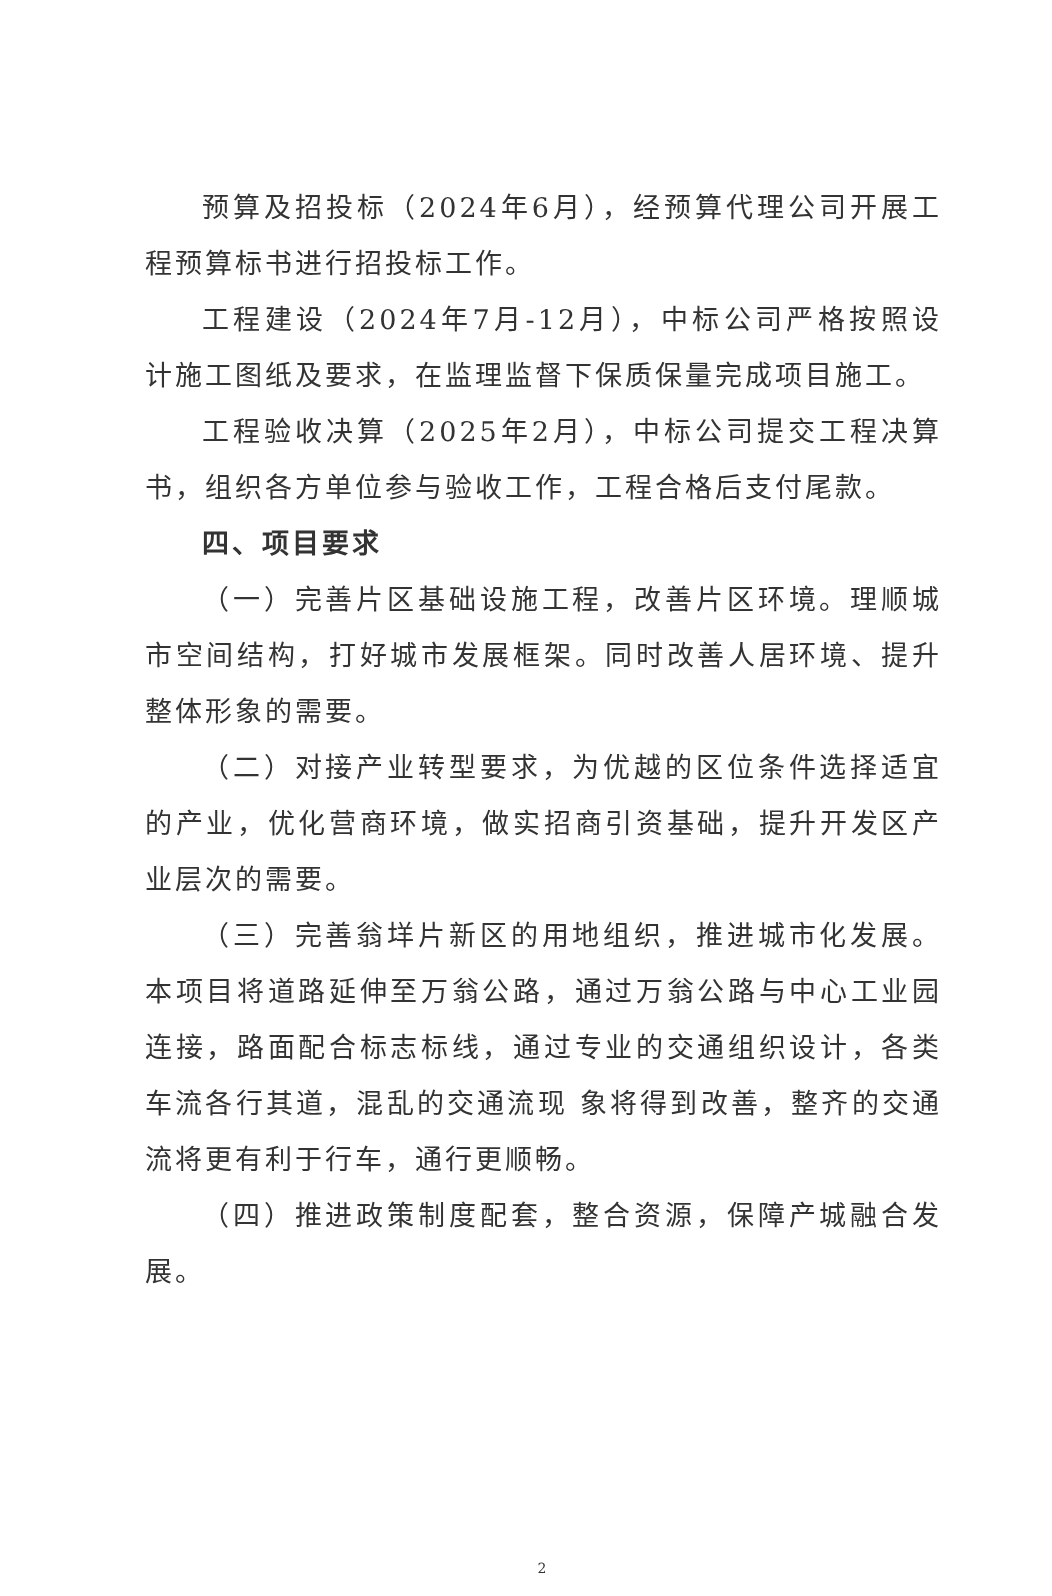预算及招投标（2024年6月），经预算代理公司开展工程预算标书进行招投标工作。
工程建设（2024年7月-12月），中标公司严格按照设计施工图纸及要求，在监理监督下保质保量完成项目施工。
工程验收决算（2025年2月），中标公司提交工程决算书，组织各方单位参与验收工作，工程合格后支付尾款。
四、项目要求
（一）完善片区基础设施工程，改善片区环境。理顺城市空间结构，打好城市发展框架。同时改善人居环境、提升整体形象的需要。
（二）对接产业转型要求，为优越的区位条件选择适宜的产业，优化营商环境，做实招商引资基础，提升开发区产业层次的需要。
（三）完善翁垟片新区的用地组织，推进城市化发展。本项目将道路延伸至万翁公路，通过万翁公路与中心工业园连接，路面配合标志标线，通过专业的交通组织设计，各类车流各行其道，混乱的交通流现 象将得到改善，整齐的交通流将更有利于行车，通行更顺畅。
（四）推进政策制度配套，整合资源，保障产城融合发展。
2